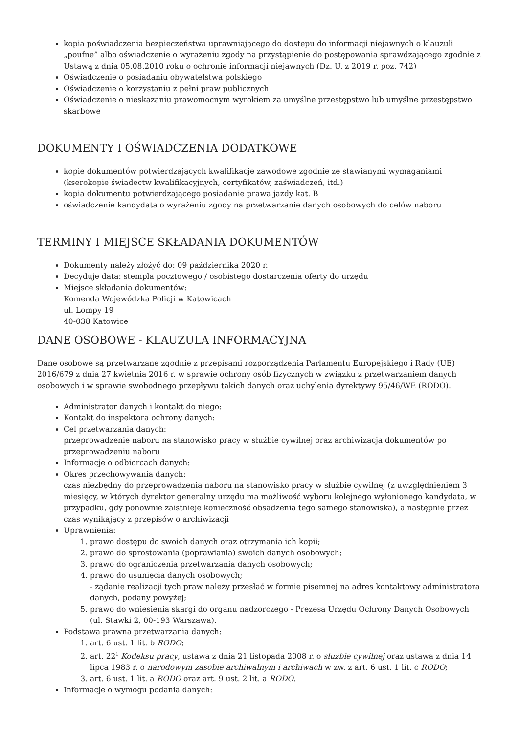kopia poświadczenia bezpieczeństwa uprawniającego do dostępu do informacji niejawnych o klauzuli „poufne” albo oświadczenie o wyrażeniu zgody na przystąpienie do postępowania sprawdzającego zgodnie z Ustawą z dnia 05.08.2010 roku o ochronie informacji niejawnych (Dz. U. z 2019 r. poz. 742)
Oświadczenie o posiadaniu obywatelstwa polskiego
Oświadczenie o korzystaniu z pełni praw publicznych
Oświadczenie o nieskazaniu prawomocnym wyrokiem za umyślne przestępstwo lub umyślne przestępstwo skarbowe
DOKUMENTY I OŚWIADCZENIA DODATKOWE
kopie dokumentów potwierdzających kwalifikacje zawodowe zgodnie ze stawianymi wymaganiami (kserokopie świadectw kwalifikacyjnych, certyfikatów, zaświadczeń, itd.)
kopia dokumentu potwierdzającego posiadanie prawa jazdy kat. B
oświadczenie kandydata o wyrażeniu zgody na przetwarzanie danych osobowych do celów naboru
TERMINY I MIEJSCE SKŁADANIA DOKUMENTÓW
Dokumenty należy złożyć do: 09 października 2020 r.
Decyduje data: stempla pocztowego / osobistego dostarczenia oferty do urzędu
Miejsce składania dokumentów:
Komenda Wojewódzka Policji w Katowicach
ul. Lompy 19
40-038 Katowice
DANE OSOBOWE - KLAUZULA INFORMACYJNA
Dane osobowe są przetwarzane zgodnie z przepisami rozporządzenia Parlamentu Europejskiego i Rady (UE) 2016/679 z dnia 27 kwietnia 2016 r. w sprawie ochrony osób fizycznych w związku z przetwarzaniem danych osobowych i w sprawie swobodnego przepływu takich danych oraz uchylenia dyrektywy 95/46/WE (RODO).
Administrator danych i kontakt do niego:
Kontakt do inspektora ochrony danych:
Cel przetwarzania danych:
przeprowadzenie naboru na stanowisko pracy w służbie cywilnej oraz archiwizacja dokumentów po przeprowadzeniu naboru
Informacje o odbiorcach danych:
Okres przechowywania danych:
czas niezbędny do przeprowadzenia naboru na stanowisko pracy w służbie cywilnej (z uwzględnieniem 3 miesięcy, w których dyrektor generalny urzędu ma możliwość wyboru kolejnego wyłonionego kandydata, w przypadku, gdy ponownie zaistnieje konieczność obsadzenia tego samego stanowiska), a następnie przez czas wynikający z przepisów o archiwizacji
Uprawnienia:
1. prawo dostępu do swoich danych oraz otrzymania ich kopii;
2. prawo do sprostowania (poprawiania) swoich danych osobowych;
3. prawo do ograniczenia przetwarzania danych osobowych;
4. prawo do usunięcia danych osobowych;
- żądanie realizacji tych praw należy przesłać w formie pisemnej na adres kontaktowy administratora danych, podany powyżej;
5. prawo do wniesienia skargi do organu nadzorczego - Prezesa Urzędu Ochrony Danych Osobowych (ul. Stawki 2, 00-193 Warszawa).
Podstawa prawna przetwarzania danych:
1. art. 6 ust. 1 lit. b RODO;
2. art. 22<sup>1</sup> Kodeksu pracy, ustawa z dnia 21 listopada 2008 r. o służbie cywilnej oraz ustawa z dnia 14 lipca 1983 r. o narodowym zasobie archiwalnym i archiwach w zw. z art. 6 ust. 1 lit. c RODO;
3. art. 6 ust. 1 lit. a RODO oraz art. 9 ust. 2 lit. a RODO.
Informacje o wymogu podania danych: